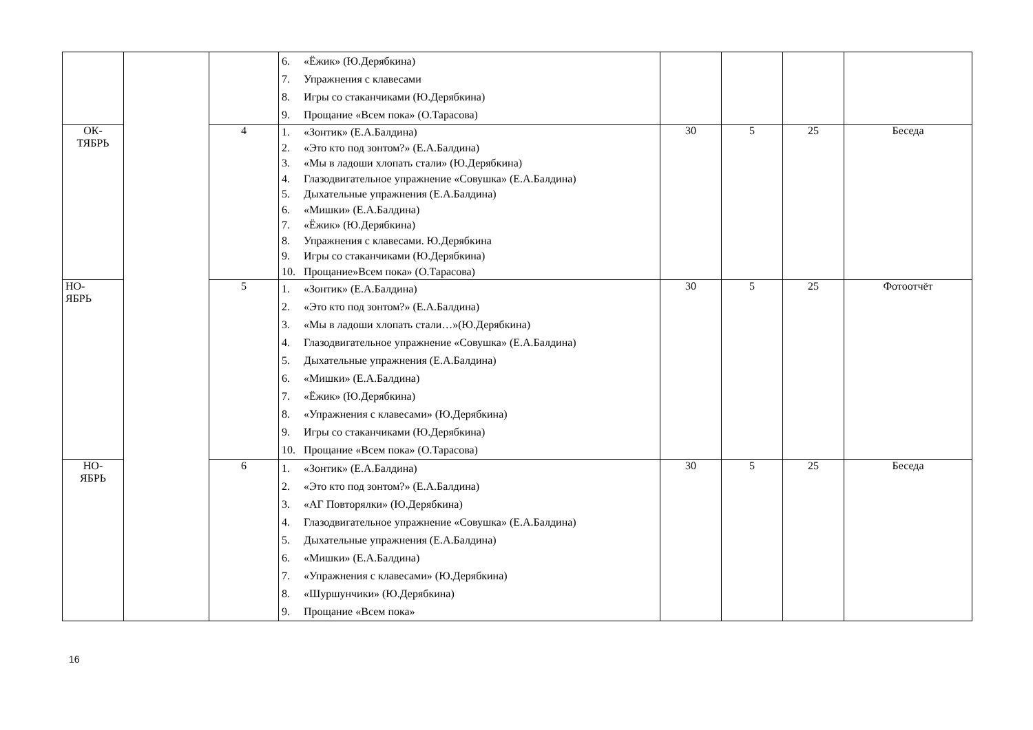| | | | 6. «Ёжик» (Ю.Дерябкина) 7. Упражнения с клавесами 8. Игры со стаканчиками (Ю.Дерябкина) 9. Прощание «Всем пока» (О.Тарасова) | | | | |
| ОК- ТЯБРЬ | | 4 | 1. «Зонтик» (Е.А.Балдина) 2. «Это кто под зонтом?» (Е.А.Балдина) 3. «Мы в ладоши хлопать стали» (Ю.Дерябкина) 4. Глазодвигательное упражнение «Совушка» (Е.А.Балдина) 5. Дыхательные упражнения (Е.А.Балдина) 6. «Мишки» (Е.А.Балдина) 7. «Ёжик» (Ю.Дерябкина) 8. Упражнения с клавесами. Ю.Дерябкина 9. Игры со стаканчиками (Ю.Дерябкина) 10. Прощание»Всем пока» (О.Тарасова) | 30 | 5 | 25 | Беседа |
| НО- ЯБРЬ | | 5 | 1. «Зонтик» (Е.А.Балдина) 2. «Это кто под зонтом?» (Е.А.Балдина) 3. «Мы в ладоши хлопать стали…»(Ю.Дерябкина) 4. Глазодвигательное упражнение «Совушка» (Е.А.Балдина) 5. Дыхательные упражнения (Е.А.Балдина) 6. «Мишки» (Е.А.Балдина) 7. «Ёжик» (Ю.Дерябкина) 8. «Упражнения с клавесами» (Ю.Дерябкина) 9. Игры со стаканчиками (Ю.Дерябкина) 10. Прощание «Всем пока» (О.Тарасова) | 30 | 5 | 25 | Фотоотчёт |
| НО- ЯБРЬ | | 6 | 1. «Зонтик» (Е.А.Балдина) 2. «Это кто под зонтом?» (Е.А.Балдина) 3. «АГ Повторялки» (Ю.Дерябкина) 4. Глазодвигательное упражнение «Совушка» (Е.А.Балдина) 5. Дыхательные упражнения (Е.А.Балдина) 6. «Мишки» (Е.А.Балдина) 7. «Упражнения с клавесами» (Ю.Дерябкина) 8. «Шуршунчики» (Ю.Дерябкина) 9. Прощание «Всем пока» | 30 | 5 | 25 | Беседа |
16